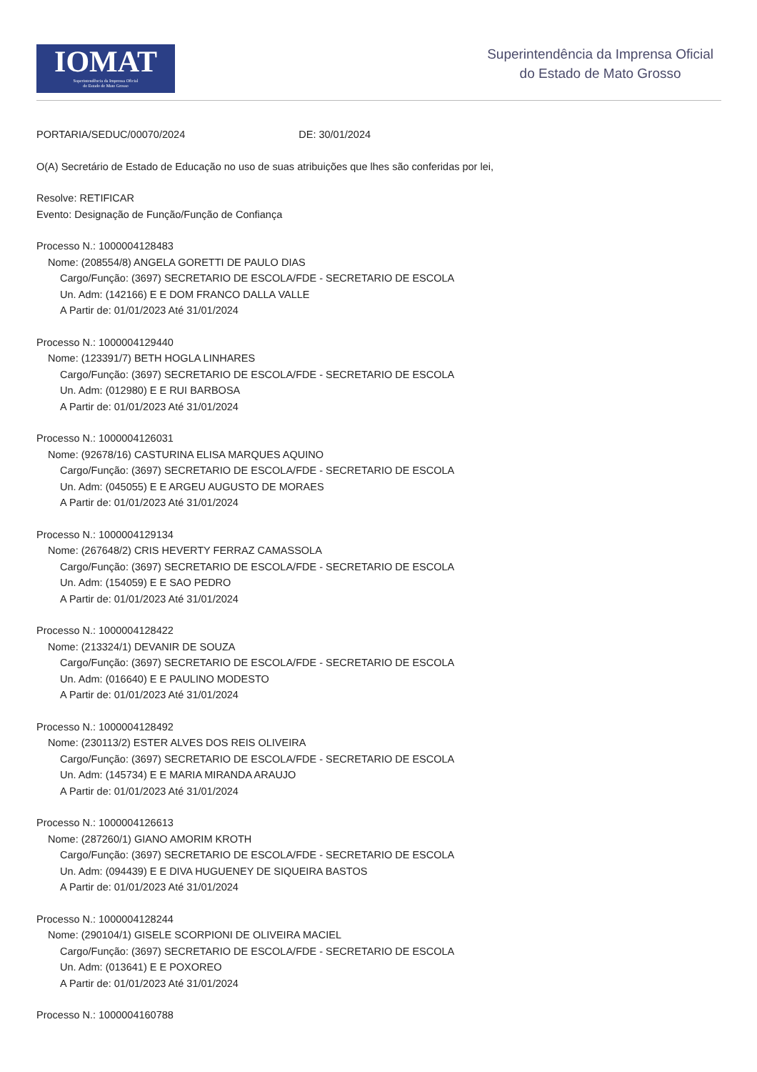IOMAT
Superintendência da Imprensa Oficial
do Estado de Mato Grosso
Superintendência da Imprensa Oficial
do Estado de Mato Grosso
PORTARIA/SEDUC/00070/2024 DE: 30/01/2024
O(A) Secretário de Estado de Educação no uso de suas atribuições que lhes são conferidas por lei,
Resolve: RETIFICAR
Evento: Designação de Função/Função de Confiança
Processo N.: 1000004128483
Nome: (208554/8) ANGELA GORETTI DE PAULO DIAS
Cargo/Função: (3697) SECRETARIO DE ESCOLA/FDE - SECRETARIO DE ESCOLA
Un. Adm: (142166) E E DOM FRANCO DALLA VALLE
A Partir de: 01/01/2023 Até 31/01/2024
Processo N.: 1000004129440
Nome: (123391/7) BETH HOGLA LINHARES
Cargo/Função: (3697) SECRETARIO DE ESCOLA/FDE - SECRETARIO DE ESCOLA
Un. Adm: (012980) E E RUI BARBOSA
A Partir de: 01/01/2023 Até 31/01/2024
Processo N.: 1000004126031
Nome: (92678/16) CASTURINA ELISA MARQUES AQUINO
Cargo/Função: (3697) SECRETARIO DE ESCOLA/FDE - SECRETARIO DE ESCOLA
Un. Adm: (045055) E E ARGEU AUGUSTO DE MORAES
A Partir de: 01/01/2023 Até 31/01/2024
Processo N.: 1000004129134
Nome: (267648/2) CRIS HEVERTY FERRAZ CAMASSOLA
Cargo/Função: (3697) SECRETARIO DE ESCOLA/FDE - SECRETARIO DE ESCOLA
Un. Adm: (154059) E E SAO PEDRO
A Partir de: 01/01/2023 Até 31/01/2024
Processo N.: 1000004128422
Nome: (213324/1) DEVANIR DE SOUZA
Cargo/Função: (3697) SECRETARIO DE ESCOLA/FDE - SECRETARIO DE ESCOLA
Un. Adm: (016640) E E PAULINO MODESTO
A Partir de: 01/01/2023 Até 31/01/2024
Processo N.: 1000004128492
Nome: (230113/2) ESTER ALVES DOS REIS OLIVEIRA
Cargo/Função: (3697) SECRETARIO DE ESCOLA/FDE - SECRETARIO DE ESCOLA
Un. Adm: (145734) E E MARIA MIRANDA ARAUJO
A Partir de: 01/01/2023 Até 31/01/2024
Processo N.: 1000004126613
Nome: (287260/1) GIANO AMORIM KROTH
Cargo/Função: (3697) SECRETARIO DE ESCOLA/FDE - SECRETARIO DE ESCOLA
Un. Adm: (094439) E E DIVA HUGUENEY DE SIQUEIRA BASTOS
A Partir de: 01/01/2023 Até 31/01/2024
Processo N.: 1000004128244
Nome: (290104/1) GISELE SCORPIONI DE OLIVEIRA MACIEL
Cargo/Função: (3697) SECRETARIO DE ESCOLA/FDE - SECRETARIO DE ESCOLA
Un. Adm: (013641) E E POXOREO
A Partir de: 01/01/2023 Até 31/01/2024
Processo N.: 1000004160788